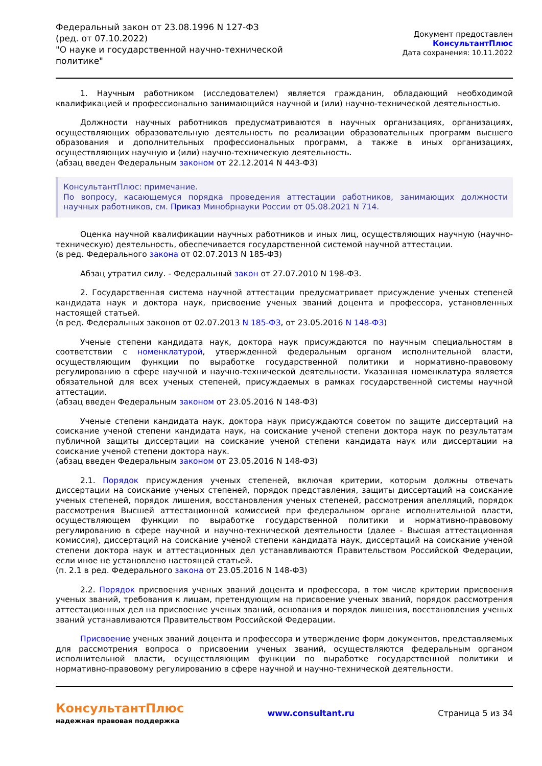Федеральный закон от 23.08.1996 N 127-ФЗ
(ред. от 07.10.2022)
"О науке и государственной научно-технической политике"
Документ предоставлен КонсультантПлюс
Дата сохранения: 10.11.2022
1. Научным работником (исследователем) является гражданин, обладающий необходимой квалификацией и профессионально занимающийся научной и (или) научно-технической деятельностью.
Должности научных работников предусматриваются в научных организациях, организациях, осуществляющих образовательную деятельность по реализации образовательных программ высшего образования и дополнительных профессиональных программ, а также в иных организациях, осуществляющих научную и (или) научно-техническую деятельность.
(абзац введен Федеральным законом от 22.12.2014 N 443-ФЗ)
КонсультантПлюс: примечание.
По вопросу, касающемуся порядка проведения аттестации работников, занимающих должности научных работников, см. Приказ Минобрнауки России от 05.08.2021 N 714.
Оценка научной квалификации научных работников и иных лиц, осуществляющих научную (научно-техническую) деятельность, обеспечивается государственной системой научной аттестации.
(в ред. Федерального закона от 02.07.2013 N 185-ФЗ)
Абзац утратил силу. - Федеральный закон от 27.07.2010 N 198-ФЗ.
2. Государственная система научной аттестации предусматривает присуждение ученых степеней кандидата наук и доктора наук, присвоение ученых званий доцента и профессора, установленных настоящей статьей.
(в ред. Федеральных законов от 02.07.2013 N 185-ФЗ, от 23.05.2016 N 148-ФЗ)
Ученые степени кандидата наук, доктора наук присуждаются по научным специальностям в соответствии с номенклатурой, утвержденной федеральным органом исполнительной власти, осуществляющим функции по выработке государственной политики и нормативно-правовому регулированию в сфере научной и научно-технической деятельности. Указанная номенклатура является обязательной для всех ученых степеней, присуждаемых в рамках государственной системы научной аттестации.
(абзац введен Федеральным законом от 23.05.2016 N 148-ФЗ)
Ученые степени кандидата наук, доктора наук присуждаются советом по защите диссертаций на соискание ученой степени кандидата наук, на соискание ученой степени доктора наук по результатам публичной защиты диссертации на соискание ученой степени кандидата наук или диссертации на соискание ученой степени доктора наук.
(абзац введен Федеральным законом от 23.05.2016 N 148-ФЗ)
2.1. Порядок присуждения ученых степеней, включая критерии, которым должны отвечать диссертации на соискание ученых степеней, порядок представления, защиты диссертаций на соискание ученых степеней, порядок лишения, восстановления ученых степеней, рассмотрения апелляций, порядок рассмотрения Высшей аттестационной комиссией при федеральном органе исполнительной власти, осуществляющем функции по выработке государственной политики и нормативно-правовому регулированию в сфере научной и научно-технической деятельности (далее - Высшая аттестационная комиссия), диссертаций на соискание ученой степени кандидата наук, диссертаций на соискание ученой степени доктора наук и аттестационных дел устанавливаются Правительством Российской Федерации, если иное не установлено настоящей статьей.
(п. 2.1 в ред. Федерального закона от 23.05.2016 N 148-ФЗ)
2.2. Порядок присвоения ученых званий доцента и профессора, в том числе критерии присвоения ученых званий, требования к лицам, претендующим на присвоение ученых званий, порядок рассмотрения аттестационных дел на присвоение ученых званий, основания и порядок лишения, восстановления ученых званий устанавливаются Правительством Российской Федерации.
Присвоение ученых званий доцента и профессора и утверждение форм документов, представляемых для рассмотрения вопроса о присвоении ученых званий, осуществляются федеральным органом исполнительной власти, осуществляющим функции по выработке государственной политики и нормативно-правовому регулированию в сфере научной и научно-технической деятельности.
КонсультантПлюс
надежная правовая поддержка
www.consultant.ru Страница 5 из 34